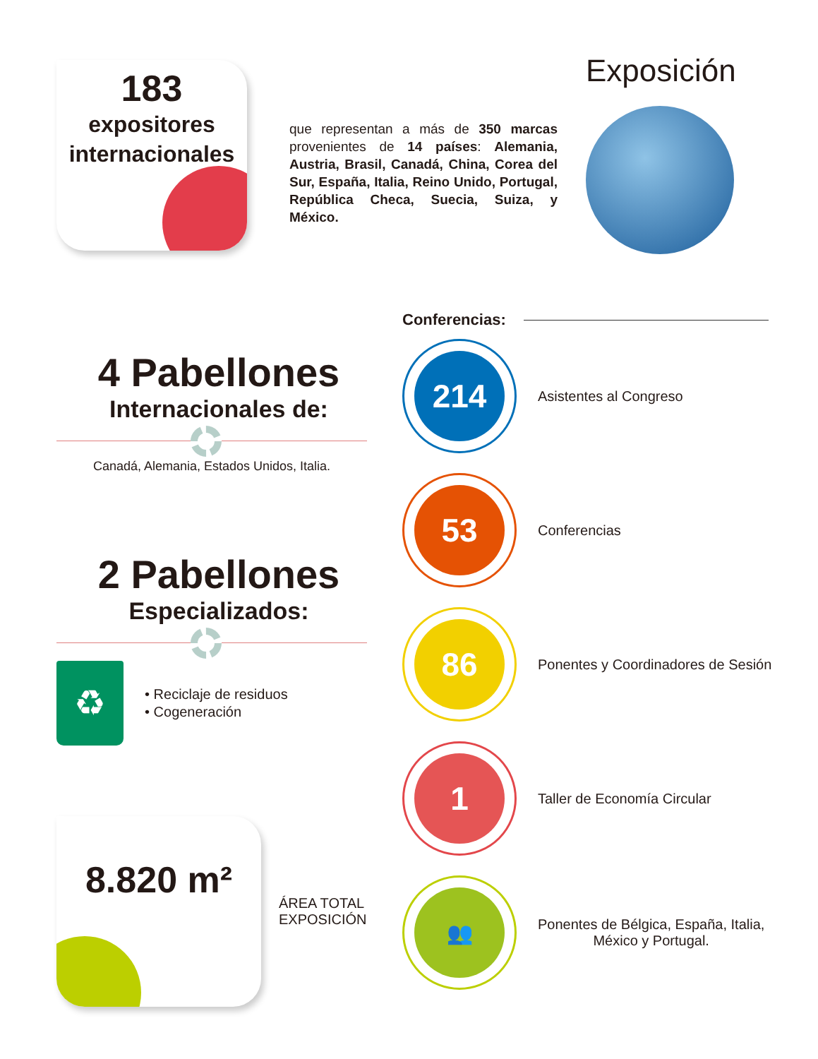183
expositores
internacionales
4 Pabellones
Internacionales de:
Canadá, Alemania, Estados Unidos, Italia.
2 Pabellones
Especializados:
♻
• Reciclaje de residuos
• Cogeneración
8.820 m²
ÁREA TOTAL
EXPOSICIÓN
que representan a más de 350 marcas provenientes de 14 países: Alemania, Austria, Brasil, Canadá, China, Corea del Sur, España, Italia, Reino Unido, Portugal, República Checa, Suecia, Suiza, y México.
Exposición
Conferencias:
214
Asistentes al Congreso
53
Conferencias
86
Ponentes y Coordinadores de Sesión
1
Taller de Economía Circular
👥
Ponentes de Bélgica, España, Italia,
México y Portugal.